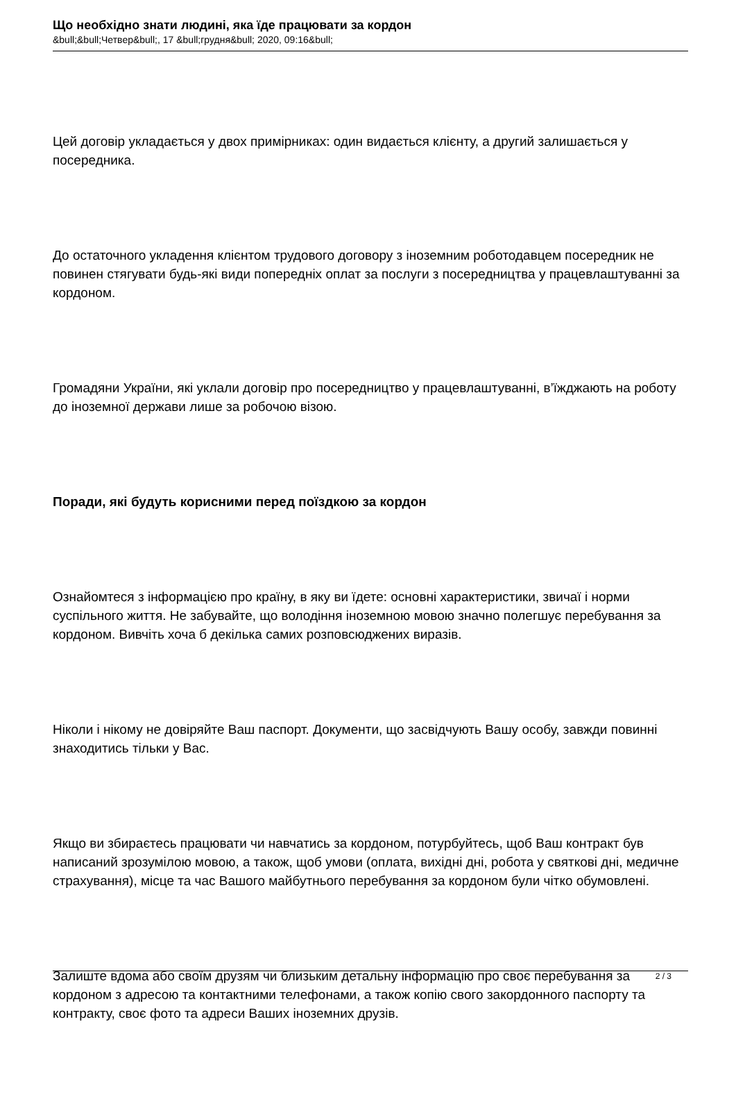Що необхідно знати людині, яка їде працювати за кордон
&bull;&bull;Четвер&bull;, 17 &bull;грудня&bull; 2020, 09:16&bull;
Цей договір укладається у двох примірниках: один видається клієнту, а другий залишається у посередника.
До остаточного укладення клієнтом трудового договору з іноземним роботодавцем посередник не повинен стягувати будь-які види попередніх оплат за послуги з посередництва у працевлаштуванні за кордоном.
Громадяни України, які уклали договір про посередництво у працевлаштуванні, в’їжджають на роботу до іноземної держави лише за робочою візою.
Поради, які будуть корисними перед поїздкою за кордон
Ознайомтеся з інформацією про країну, в яку ви їдете: основні характеристики, звичаї і норми суспільного життя. Не забувайте, що володіння іноземною мовою значно полегшує перебування за кордоном. Вивчіть хоча б декілька самих розповсюджених виразів.
Ніколи і нікому не довіряйте Ваш паспорт. Документи, що засвідчують Вашу особу, завжди повинні знаходитись тільки у Вас.
Якщо ви збираєтесь працювати чи навчатись за кордоном, потурбуйтесь, щоб Ваш контракт був написаний зрозумілою мовою, а також, щоб умови (оплата, вихідні дні, робота у святкові дні, медичне страхування), місце та час Вашого майбутнього перебування за кордоном були чітко обумовлені.
Залиште вдома або своїм друзям чи близьким детальну інформацію про своє перебування за кордоном з адресою та контактними телефонами, а також копію свого закордонного паспорту та контракту, своє фото та адреси Ваших іноземних друзів.
2 / 3